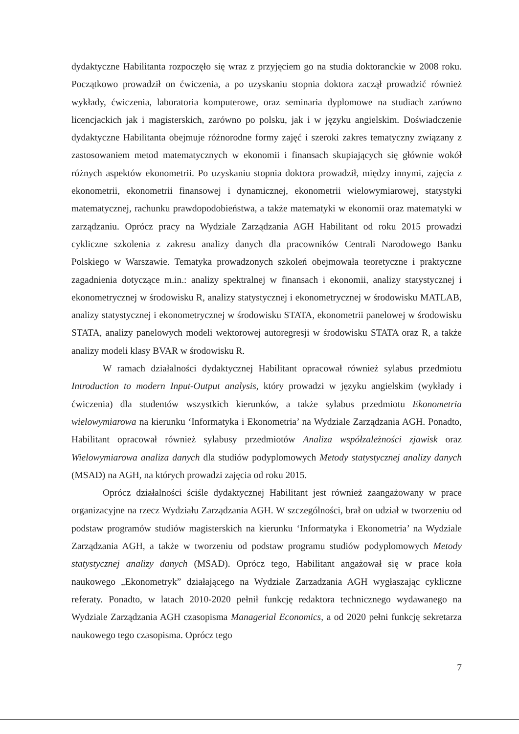dydaktyczne Habilitanta rozpoczęło się wraz z przyjęciem go na studia doktoranckie w 2008 roku. Początkowo prowadził on ćwiczenia, a po uzyskaniu stopnia doktora zaczął prowadzić również wykłady, ćwiczenia, laboratoria komputerowe, oraz seminaria dyplomowe na studiach zarówno licencjackich jak i magisterskich, zarówno po polsku, jak i w języku angielskim. Doświadczenie dydaktyczne Habilitanta obejmuje różnorodne formy zajęć i szeroki zakres tematyczny związany z zastosowaniem metod matematycznych w ekonomii i finansach skupiających się głównie wokół różnych aspektów ekonometrii. Po uzyskaniu stopnia doktora prowadził, między innymi, zajęcia z ekonometrii, ekonometrii finansowej i dynamicznej, ekonometrii wielowymiarowej, statystyki matematycznej, rachunku prawdopodobieństwa, a także matematyki w ekonomii oraz matematyki w zarządzaniu. Oprócz pracy na Wydziale Zarządzania AGH Habilitant od roku 2015 prowadzi cykliczne szkolenia z zakresu analizy danych dla pracowników Centrali Narodowego Banku Polskiego w Warszawie. Tematyka prowadzonych szkoleń obejmowała teoretyczne i praktyczne zagadnienia dotyczące m.in.: analizy spektralnej w finansach i ekonomii, analizy statystycznej i ekonometrycznej w środowisku R, analizy statystycznej i ekonometrycznej w środowisku MATLAB, analizy statystycznej i ekonometrycznej w środowisku STATA, ekonometrii panelowej w środowisku STATA, analizy panelowych modeli wektorowej autoregresji w środowisku STATA oraz R, a także analizy modeli klasy BVAR w środowisku R.
W ramach działalności dydaktycznej Habilitant opracował również sylabus przedmiotu Introduction to modern Input-Output analysis, który prowadzi w języku angielskim (wykłady i ćwiczenia) dla studentów wszystkich kierunków, a także sylabus przedmiotu Ekonometria wielowymiarowa na kierunku ‘Informatyka i Ekonometria’ na Wydziale Zarządzania AGH. Ponadto, Habilitant opracował również sylabusy przedmiotów Analiza współzależności zjawisk oraz Wielowymiarowa analiza danych dla studiów podyplomowych Metody statystycznej analizy danych (MSAD) na AGH, na których prowadzi zajęcia od roku 2015.
Oprócz działalności ściśle dydaktycznej Habilitant jest również zaangażowany w prace organizacyjne na rzecz Wydziału Zarządzania AGH. W szczególności, brał on udział w tworzeniu od podstaw programów studiów magisterskich na kierunku ‘Informatyka i Ekonometria’ na Wydziale Zarządzania AGH, a także w tworzeniu od podstaw programu studiów podyplomowych Metody statystycznej analizy danych (MSAD). Oprócz tego, Habilitant angażował się w prace koła naukowego „Ekonometryk” działającego na Wydziale Zarzadzania AGH wygłaszając cykliczne referaty. Ponadto, w latach 2010-2020 pełnił funkcję redaktora technicznego wydawanego na Wydziale Zarządzania AGH czasopisma Managerial Economics, a od 2020 pełni funkcję sekretarza naukowego tego czasopisma. Oprócz tego
7